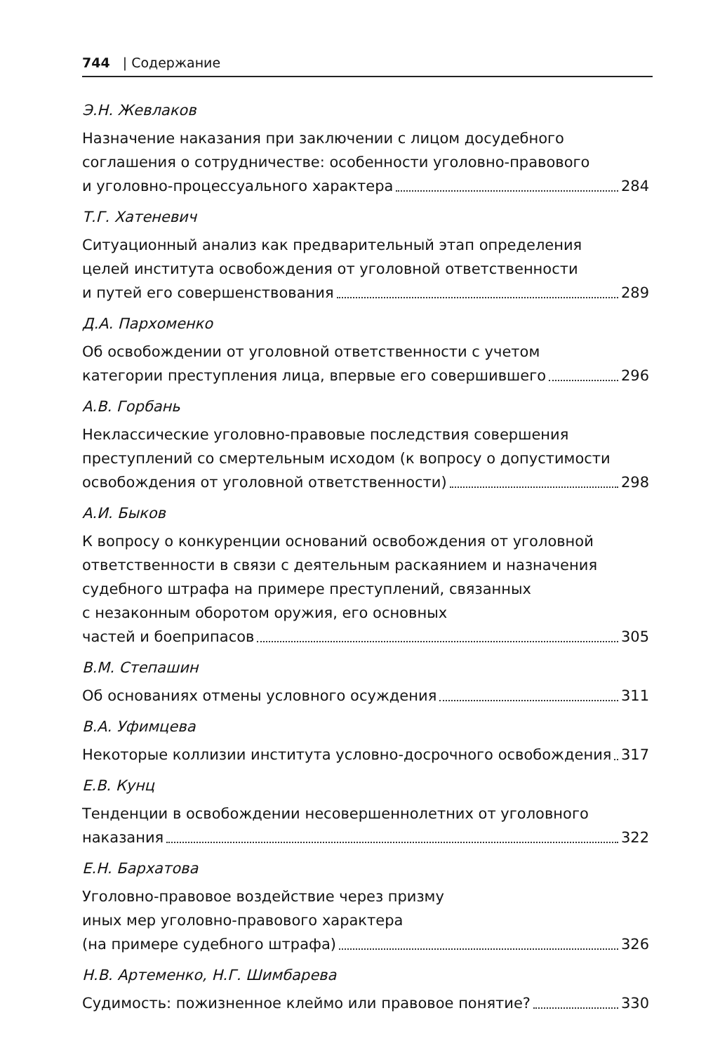744 | Содержание
Э.Н. Жевлаков
Назначение наказания при заключении с лицом досудебного
соглашения о сотрудничестве: особенности уголовно-правового
и уголовно-процессуального характера 284
Т.Г. Хатеневич
Ситуационный анализ как предварительный этап определения
целей института освобождения от уголовной ответственности
и путей его совершенствования 289
Д.А. Пархоменко
Об освобождении от уголовной ответственности с учетом
категории преступления лица, впервые его совершившего 296
А.В. Горбань
Неклассические уголовно-правовые последствия совершения
преступлений со смертельным исходом (к вопросу о допустимости
освобождения от уголовной ответственности) 298
А.И. Быков
К вопросу о конкуренции оснований освобождения от уголовной
ответственности в связи с деятельным раскаянием и назначения
судебного штрафа на примере преступлений, связанных
с незаконным оборотом оружия, его основных
частей и боеприпасов 305
В.М. Степашин
Об основаниях отмены условного осуждения 311
В.А. Уфимцева
Некоторые коллизии института условно-досрочного освобождения 317
Е.В. Кунц
Тенденции в освобождении несовершеннолетних от уголовного
наказания 322
Е.Н. Бархатова
Уголовно-правовое воздействие через призму
иных мер уголовно-правового характера
(на примере судебного штрафа) 326
Н.В. Артеменко, Н.Г. Шимбарева
Судимость: пожизненное клеймо или правовое понятие? 330